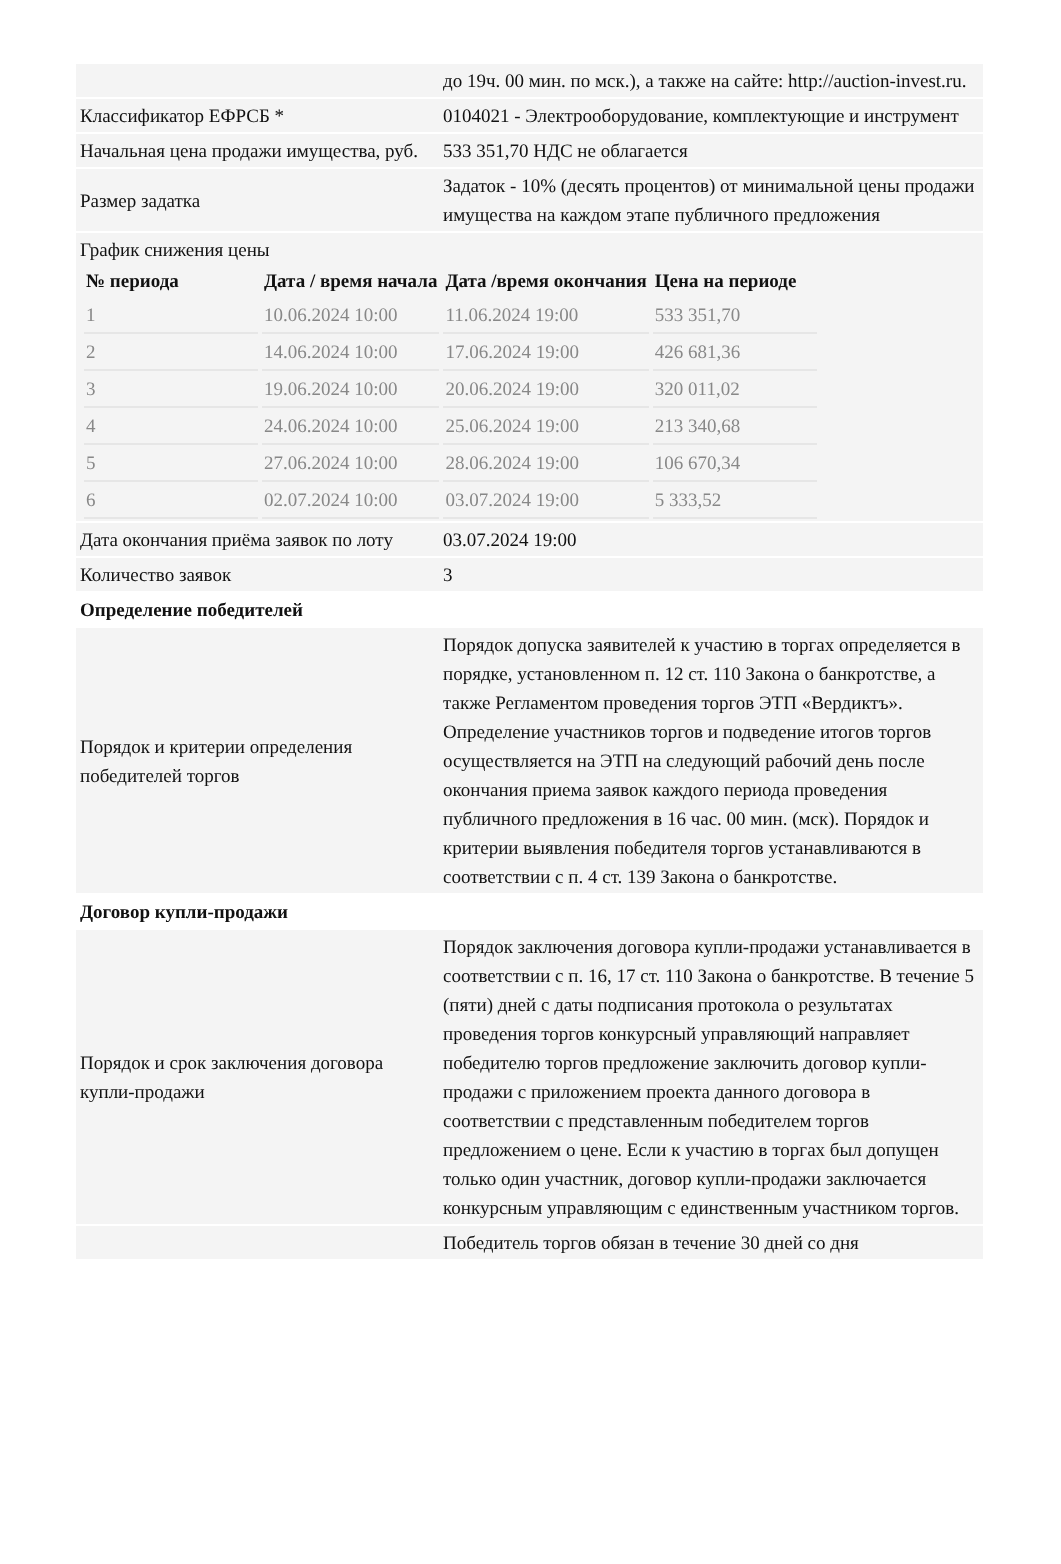| | до 19ч. 00 мин. по мск.), а также на сайте: http://auction-invest.ru. |
| Классификатор ЕФРСБ * | 0104021 - Электрооборудование, комплектующие и инструмент |
| Начальная цена продажи имущества, руб. | 533 351,70 НДС не облагается |
| Размер задатка | Задаток - 10% (десять процентов) от минимальной цены продажи имущества на каждом этапе публичного предложения |
| График снижения цены / № периода / Дата / время начала / Дата /время окончания / Цена на периоде / / --- / --- / --- / --- / / 1 / 10.06.2024 10:00 / 11.06.2024 19:00 / 533 351,70 / / 2 / 14.06.2024 10:00 / 17.06.2024 19:00 / 426 681,36 / / 3 / 19.06.2024 10:00 / 20.06.2024 19:00 / 320 011,02 / / 4 / 24.06.2024 10:00 / 25.06.2024 19:00 / 213 340,68 / / 5 / 27.06.2024 10:00 / 28.06.2024 19:00 / 106 670,34 / / 6 / 02.07.2024 10:00 / 03.07.2024 19:00 / 5 333,52 / | |
| Дата окончания приёма заявок по лоту | 03.07.2024 19:00 |
| Количество заявок | 3 |
| Определение победителей | |
| Порядок и критерии определения победителей торгов | Порядок допуска заявителей к участию в торгах определяется в порядке, установленном п. 12 ст. 110 Закона о банкротстве, а также Регламентом проведения торгов ЭТП «Вердиктъ». Определение участников торгов и подведение итогов торгов осуществляется на ЭТП на следующий рабочий день после окончания приема заявок каждого периода проведения публичного предложения в 16 час. 00 мин. (мск). Порядок и критерии выявления победителя торгов устанавливаются в соответствии с п. 4 ст. 139 Закона о банкротстве. |
| Договор купли-продажи | |
| Порядок и срок заключения договора купли-продажи | Порядок заключения договора купли-продажи устанавливается в соответствии с п. 16, 17 ст. 110 Закона о банкротстве. В течение 5 (пяти) дней с даты подписания протокола о результатах проведения торгов конкурсный управляющий направляет победителю торгов предложение заключить договор купли-продажи с приложением проекта данного договора в соответствии с представленным победителем торгов предложением о цене. Если к участию в торгах был допущен только один участник, договор купли-продажи заключается конкурсным управляющим с единственным участником торгов. |
| | Победитель торгов обязан в течение 30 дней со дня |